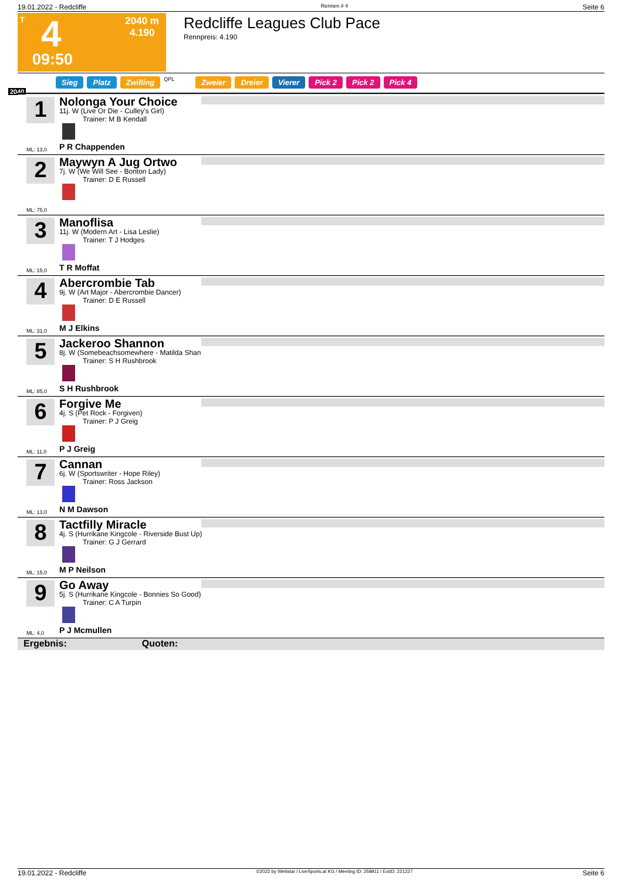19.01.2022 - Redcliffe Rennen # 4 Seite 6
T 4 2040 m
4.190
09:50
Redcliffe Leagues Club Pace
Rennpreis: 4.190
Sieg Platz Zwilling QPL Zweier Dreier Vierer Pick 2 Pick 2 Pick 4
2040
1 Nolonga Your Choice
11j. W (Live Or Die - Culley's Girl)
Trainer: M B Kendall
P R Chappenden
ML: 13,0
2 Maywyn A Jug Ortwo
7j. W (We Will See - Bonton Lady)
Trainer: D E Russell
ML: 75,0
3 Manoflisa
11j. W (Modern Art - Lisa Leslie)
Trainer: T J Hodges
T R Moffat
ML: 15,0
4 Abercrombie Tab
9j. W (Art Major - Abercrombie Dancer)
Trainer: D E Russell
M J Elkins
ML: 31,0
5 Jackeroo Shannon
8j. W (Somebeachsomewhere - Matilda Shan
Trainer: S H Rushbrook
S H Rushbrook
ML: 85,0
6 Forgive Me
4j. S (Pet Rock - Forgiven)
Trainer: P J Greig
P J Greig
ML: 11,0
7 Cannan
6j. W (Sportswriter - Hope Riley)
Trainer: Ross Jackson
N M Dawson
ML: 13,0
8 Tactfilly Miracle
4j. S (Hurrikane Kingcole - Riverside Bust Up)
Trainer: G J Gerrard
M P Neilson
ML: 15,0
9 Go Away
5j. S (Hurrikane Kingcole - Bonnies So Good)
Trainer: C A Turpin
P J Mcmullen
ML: 4,0
Ergebnis: Quoten:
19.01.2022 - Redcliffe ©2022 by Wettstar / LiveSports.at KG / Meeting ID: 258911 / ExtID: 221227 Seite 6